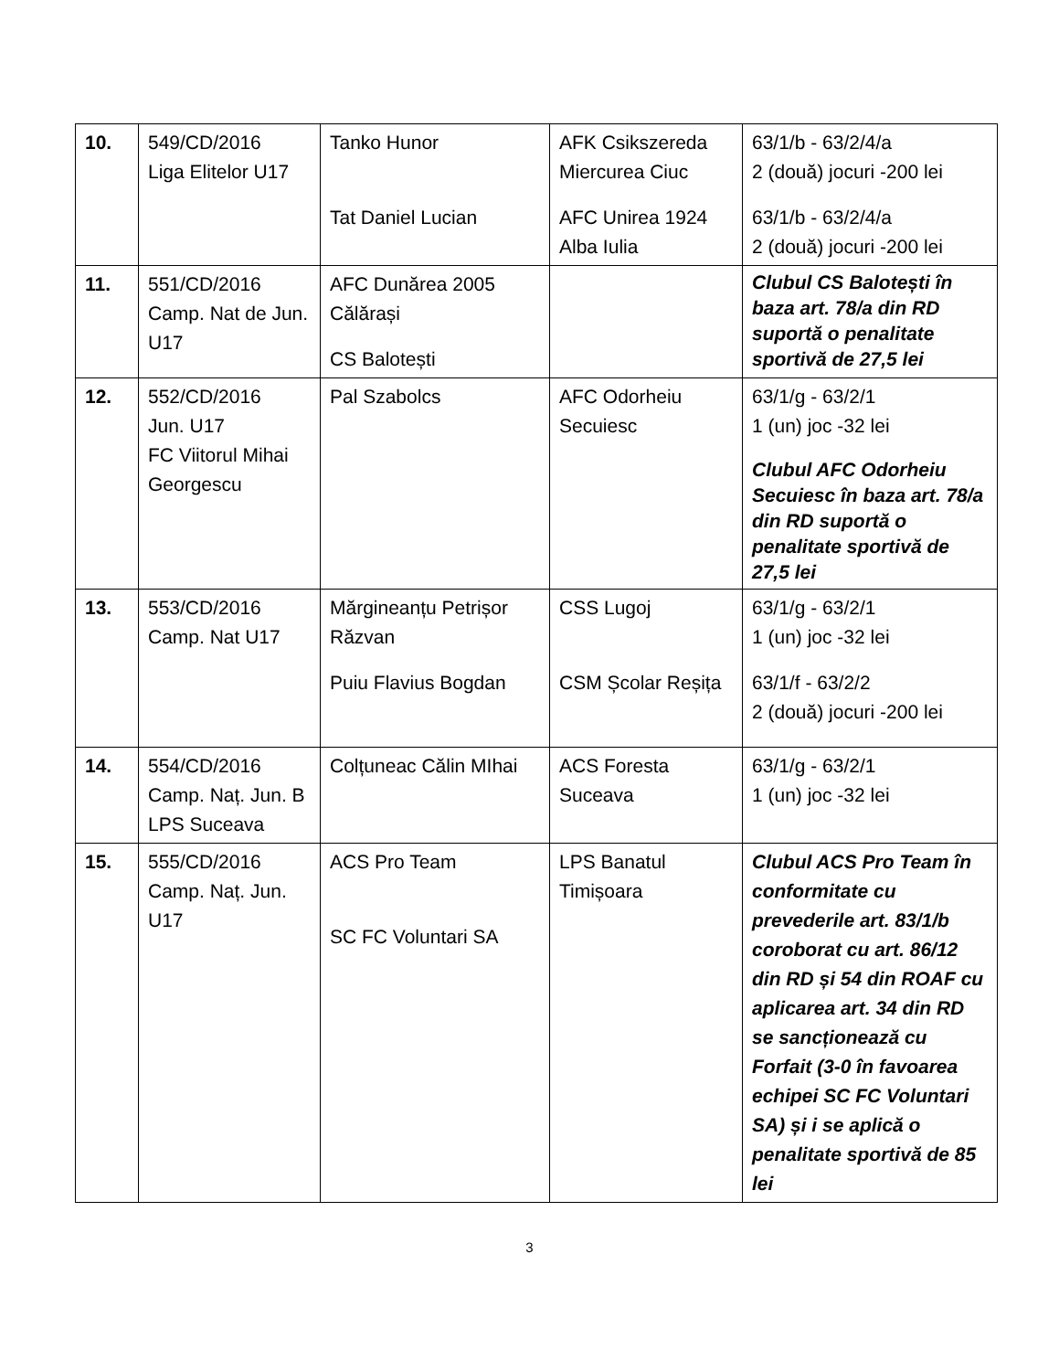| 10. | 549/CD/2016 Liga Elitelor U17 | Tanko Hunor Tat Daniel Lucian | AFK Csikszereda Miercurea Ciuc AFC Unirea 1924 Alba Iulia | 63/1/b - 63/2/4/a 2 (două) jocuri -200 lei 63/1/b - 63/2/4/a 2 (două) jocuri -200 lei |
| 11. | 551/CD/2016 Camp. Nat de Jun. U17 | AFC Dunărea 2005 Călărași CS Balotești | | Clubul CS Balotești în baza art. 78/a din RD suportă o penalitate sportivă de 27,5 lei |
| 12. | 552/CD/2016 Jun. U17 FC Viitorul Mihai Georgescu | Pal Szabolcs | AFC Odorheiu Secuiesc | 63/1/g - 63/2/1 1 (un) joc -32 lei Clubul AFC Odorheiu Secuiesc în baza art. 78/a din RD suportă o penalitate sportivă de 27,5 lei |
| 13. | 553/CD/2016 Camp. Nat U17 | Mărgineanțu Petrișor Răzvan Puiu Flavius Bogdan | CSS Lugoj CSM Școlar Reșița | 63/1/g - 63/2/1 1 (un) joc -32 lei 63/1/f - 63/2/2 2 (două) jocuri -200 lei |
| 14. | 554/CD/2016 Camp. Naț. Jun. B LPS Suceava | Colțuneac Călin MIhai | ACS Foresta Suceava | 63/1/g - 63/2/1 1 (un) joc -32 lei |
| 15. | 555/CD/2016 Camp. Naț. Jun. U17 | ACS Pro Team SC FC Voluntari SA | LPS Banatul Timișoara | Clubul ACS Pro Team în conformitate cu prevederile art. 83/1/b coroborat cu art. 86/12 din RD și 54 din ROAF cu aplicarea art. 34 din RD se sancționează cu Forfait (3-0 în favoarea echipei SC FC Voluntari SA) și i se aplică o penalitate sportivă de 85 lei |
3